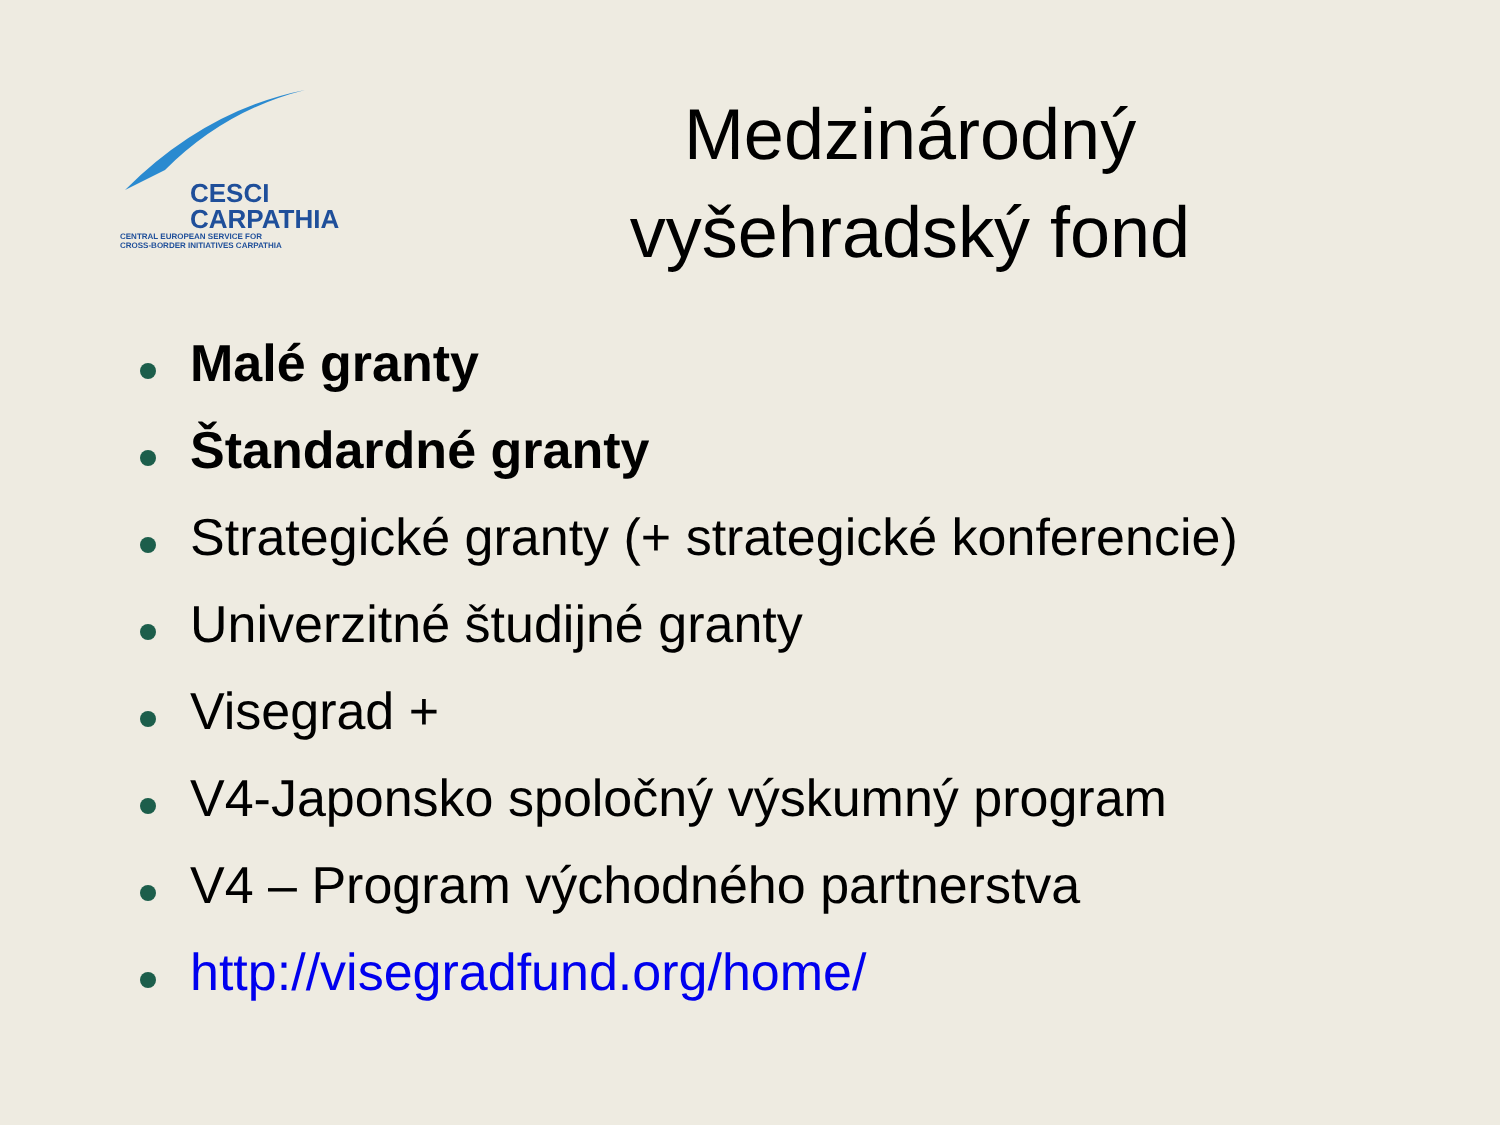CESCI
CARPATHIA
CENTRAL EUROPEAN SERVICE FOR
CROSS-BORDER INITIATIVES CARPATHIA
Medzinárodný
vyšehradský fond
Malé granty
Štandardné granty
Strategické granty (+ strategické konferencie)
Univerzitné študijné granty
Visegrad +
V4-Japonsko spoločný výskumný program
V4 – Program východného partnerstva
http://visegradfund.org/home/